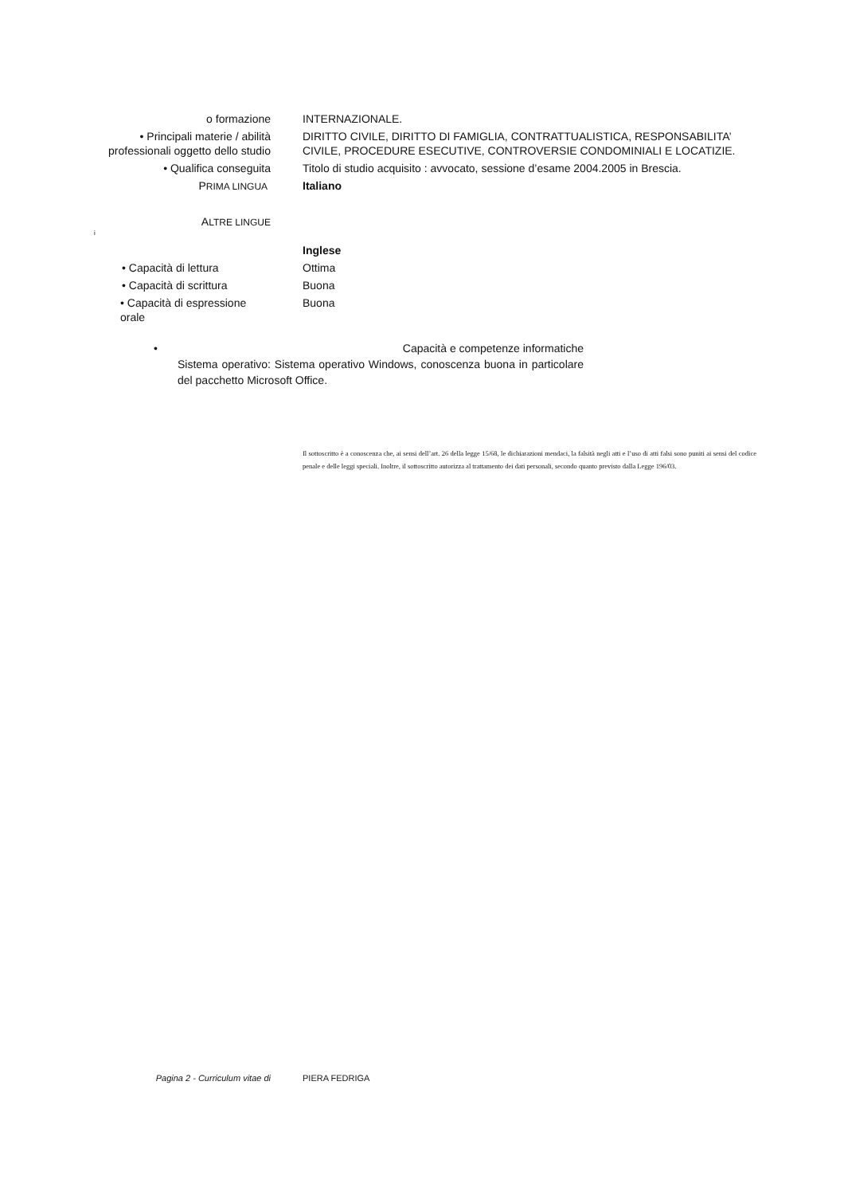o formazione INTERNAZIONALE.
• Principali materie / abilità
professionali oggetto dello studio
DIRITTO CIVILE, DIRITTO DI FAMIGLIA, CONTRATTUALISTICA, RESPONSABILITA’ CIVILE, PROCEDURE ESECUTIVE, CONTROVERSIE CONDOMINIALI E LOCATIZIE.
• Qualifica conseguita Titolo di studio acquisito : avvocato, sessione d’esame 2004.2005 in Brescia.
PRIMA LINGUA
Italiano
ALTRE LINGUE
i
Inglese
• Capacità di lettura Ottima
• Capacità di scrittura Buona
• Capacità di espressione orale Buona
• Capacità e competenze informatiche
Sistema operativo: Sistema operativo Windows, conoscenza buona in particolare del pacchetto Microsoft Office.
Il sottoscritto è a conoscenza che, ai sensi dell’art. 26 della legge 15/68, le dichiarazioni mendaci, la falsità negli atti e l’uso di atti falsi sono puniti ai sensi del codice penale e delle leggi speciali. Inoltre, il sottoscritto autorizza al trattamento dei dati personali, secondo quanto previsto dalla Legge 196/03.
Pagina 2 - Curriculum vitae di PIERA FEDRIGA